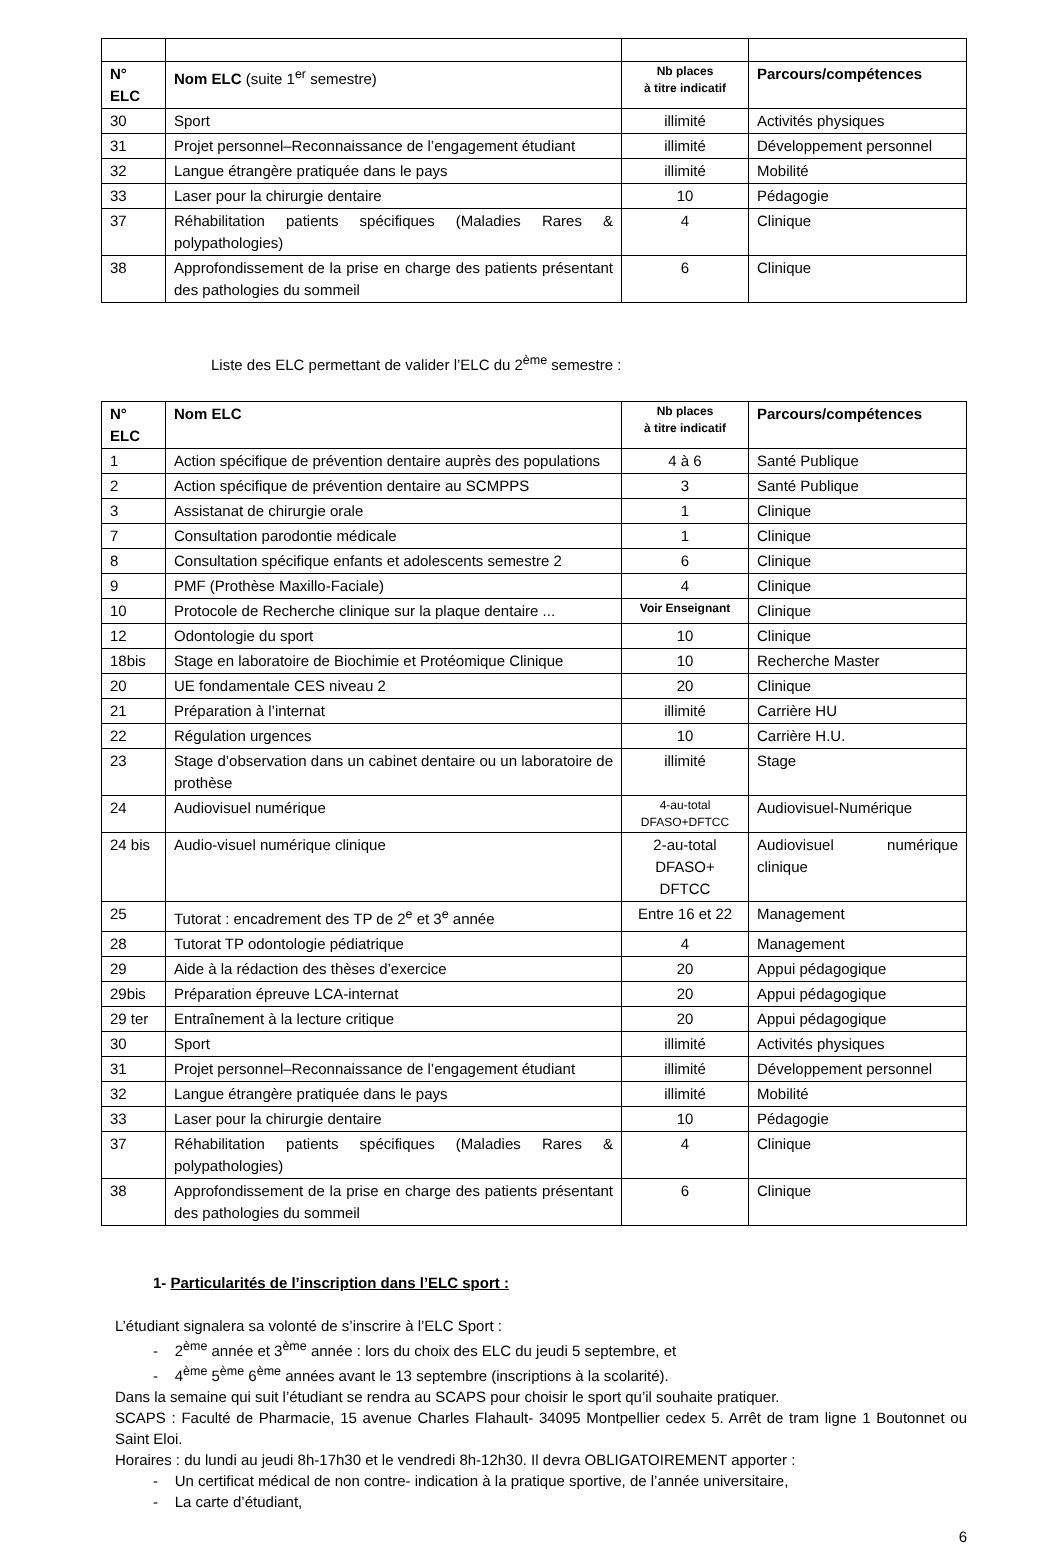| N° ELC | Nom ELC (suite 1<sup>er</sup> semestre) | Nb places à titre indicatif | Parcours/compétences |
| --- | --- | --- | --- |
| 30 | Sport | illimité | Activités physiques |
| 31 | Projet personnel–Reconnaissance de l’engagement étudiant | illimité | Développement personnel |
| 32 | Langue étrangère pratiquée dans le pays | illimité | Mobilité |
| 33 | Laser pour la chirurgie dentaire | 10 | Pédagogie |
| 37 | Réhabilitation patients spécifiques (Maladies Rares & polypathologies) | 4 | Clinique |
| 38 | Approfondissement de la prise en charge des patients présentant des pathologies du sommeil | 6 | Clinique |
Liste des ELC permettant de valider l’ELC du 2<sup>ème</sup> semestre :
| N° ELC | Nom ELC | Nb places à titre indicatif | Parcours/compétences |
| --- | --- | --- | --- |
| 1 | Action spécifique de prévention dentaire auprès des populations | 4 à 6 | Santé Publique |
| 2 | Action spécifique de prévention dentaire au SCMPPS | 3 | Santé Publique |
| 3 | Assistanat de chirurgie orale | 1 | Clinique |
| 7 | Consultation parodontie médicale | 1 | Clinique |
| 8 | Consultation spécifique enfants et adolescents semestre 2 | 6 | Clinique |
| 9 | PMF (Prothèse Maxillo-Faciale) | 4 | Clinique |
| 10 | Protocole de Recherche clinique sur la plaque dentaire ... | Voir Enseignant | Clinique |
| 12 | Odontologie du sport | 10 | Clinique |
| 18bis | Stage en laboratoire de Biochimie et Protéomique Clinique | 10 | Recherche Master |
| 20 | UE fondamentale CES niveau 2 | 20 | Clinique |
| 21 | Préparation à l’internat | illimité | Carrière HU |
| 22 | Régulation urgences | 10 | Carrière H.U. |
| 23 | Stage d’observation dans un cabinet dentaire ou un laboratoire de prothèse | illimité | Stage |
| 24 | Audiovisuel numérique | 4-au-total DFASO+DFTCC | Audiovisuel-Numérique |
| 24 bis | Audio-visuel numérique clinique | 2-au-total DFASO+ DFTCC | Audiovisuel numérique clinique |
| 25 | Tutorat : encadrement des TP de 2<sup>e</sup> et 3<sup>e</sup> année | Entre 16 et 22 | Management |
| 28 | Tutorat TP odontologie pédiatrique | 4 | Management |
| 29 | Aide à la rédaction des thèses d’exercice | 20 | Appui pédagogique |
| 29bis | Préparation épreuve LCA-internat | 20 | Appui pédagogique |
| 29 ter | Entraînement à la lecture critique | 20 | Appui pédagogique |
| 30 | Sport | illimité | Activités physiques |
| 31 | Projet personnel–Reconnaissance de l’engagement étudiant | illimité | Développement personnel |
| 32 | Langue étrangère pratiquée dans le pays | illimité | Mobilité |
| 33 | Laser pour la chirurgie dentaire | 10 | Pédagogie |
| 37 | Réhabilitation patients spécifiques (Maladies Rares & polypathologies) | 4 | Clinique |
| 38 | Approfondissement de la prise en charge des patients présentant des pathologies du sommeil | 6 | Clinique |
1- Particularités de l’inscription dans l’ELC sport :
L’étudiant signalera sa volonté de s’inscrire à l’ELC Sport :
- 2<sup>ème</sup> année et 3<sup>ème</sup> année : lors du choix des ELC du jeudi 5 septembre, et
- 4<sup>ème</sup> 5<sup>ème</sup> 6<sup>ème</sup> années avant le 13 septembre (inscriptions à la scolarité).
Dans la semaine qui suit l’étudiant se rendra au SCAPS pour choisir le sport qu’il souhaite pratiquer.
SCAPS : Faculté de Pharmacie, 15 avenue Charles Flahault- 34095 Montpellier cedex 5. Arrêt de tram ligne 1 Boutonnet ou Saint Eloi.
Horaires : du lundi au jeudi 8h-17h30 et le vendredi 8h-12h30. Il devra OBLIGATOIREMENT apporter :
- Un certificat médical de non contre- indication à la pratique sportive, de l’année universitaire,
- La carte d’étudiant,
6